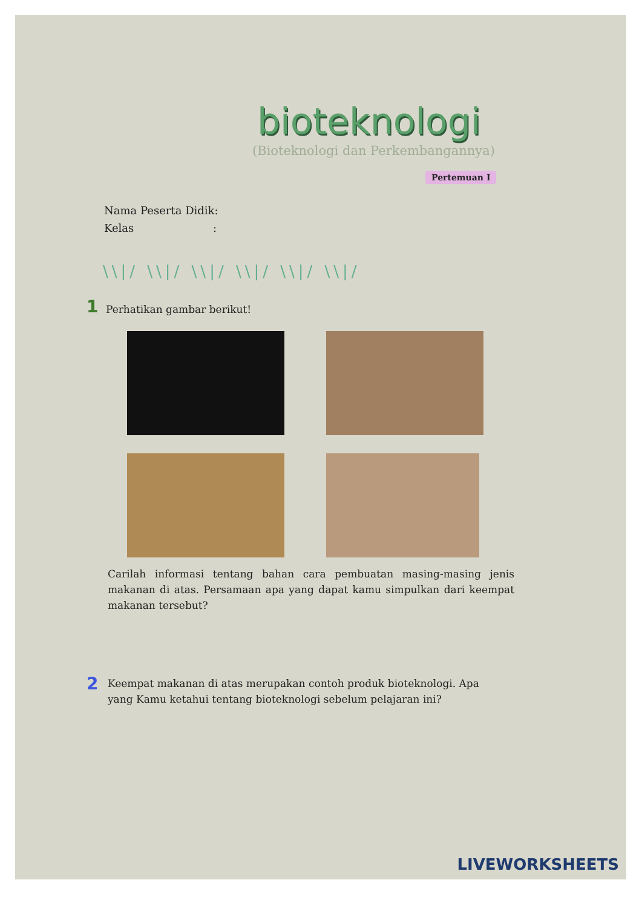bioteknologi
(Bioteknologi dan Perkembangannya)
Pertemuan I
Nama Peserta Didik:
Kelas :
\\|/ \\|/ \\|/ \\|/ \\|/ \\|/
1 Perhatikan gambar berikut!
Carilah informasi tentang bahan cara pembuatan masing-masing jenis makanan di atas. Persamaan apa yang dapat kamu simpulkan dari keempat makanan tersebut?
2
Keempat makanan di atas merupakan contoh produk bioteknologi. Apa yang Kamu ketahui tentang bioteknologi sebelum pelajaran ini?
LIVEWORKSHEETS